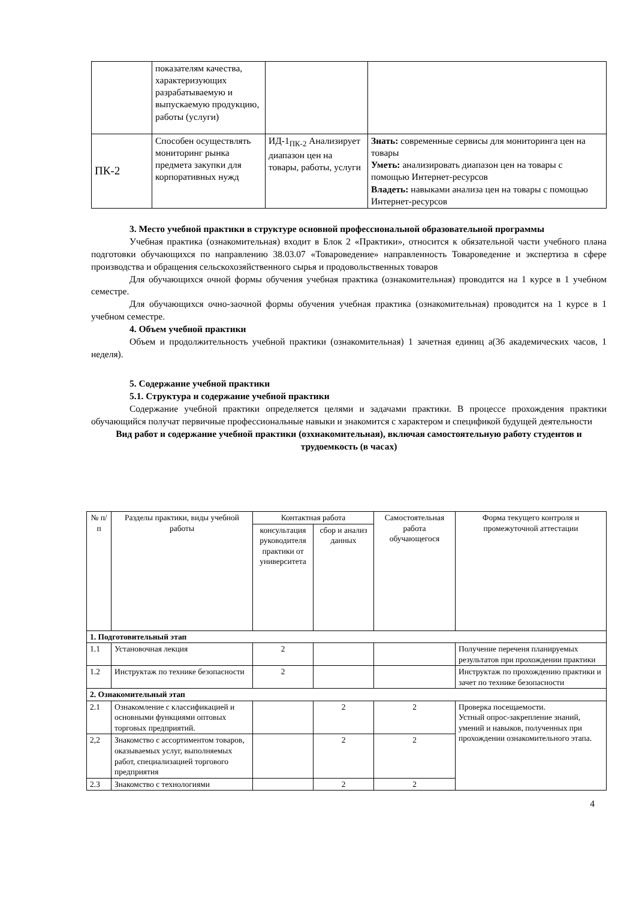| | показателям качества, характеризующих разрабатываемую и выпускаемую продукцию, работы (услуги) | | |
| ПК-2 | Способен осуществлять мониторинг рынка предмета закупки для корпоративных нужд | ИД-1<sub>ПК-2</sub> Анализирует диапазон цен на товары, работы, услуги | Знать: современные сервисы для мониторинга цен на товары Уметь: анализировать диапазон цен на товары с помощью Интернет-ресурсов Владеть: навыками анализа цен на товары с помощью Интернет-ресурсов |
3. Место учебной практики в структуре основной профессиональной образовательной программы
Учебная практика (ознакомительная) входит в Блок 2 «Практики», относится к обязательной части учебного плана подготовки обучающихся по направлению 38.03.07 «Товароведение» направленность Товароведение и экспертиза в сфере производства и обращения сельскохозяйственного сырья и продовольственных товаров
Для обучающихся очной формы обучения учебная практика (ознакомительная) проводится на 1 курсе в 1 учебном семестре.
Для обучающихся очно-заочной формы обучения учебная практика (ознакомительная) проводится на 1 курсе в 1 учебном семестре.
4. Объем учебной практики
Объем и продолжительность учебной практики (ознакомительная) 1 зачетная единиц а(36 академических часов, 1 неделя).
5. Содержание учебной практики
5.1. Структура и содержание учебной практики
Содержание учебной практики определяется целями и задачами практики. В процессе прохождения практики обучающийся получат первичные профессиональные навыки и знакомится с характером и спецификой будущей деятельности
Вид работ и содержание учебной практики (озхнакомительная), включая самостоятельную работу студентов и трудоемкость (в часах)
| № п/п | Разделы практики, виды учебной работы | Контактная работа | | Самостоятельная работа обучающегося | Форма текущего контроля и промежуточной аттестации |
| | | консультация руководителя практики от университета | сбор и анализ данных | | |
| 1. Подготовительный этап | | | | | |
| 1.1 | Установочная лекция | 2 | | | Получение переченя планируемых результатов при прохождении практики |
| 1.2 | Инструктаж по технике безопасности | 2 | | | Инструктаж по прохождению практики и зачет по технике безопасности |
| 2. Ознакомительный этап | | | | | |
| 2.1 | Ознакомление с классификацией и основными функциями оптовых торговых предприятий. | | 2 | 2 | Проверка посещаемости. Устный опрос-закрепление знаний, умений и навыков, полученных при прохождении ознакомительного этапа. |
| 2,2 | Знакомство с ассортиментом товаров, оказываемых услуг, выполняемых работ, специализацией торгового предприятия | | 2 | 2 | |
| 2.3 | Знакомство с технологиями | | 2 | 2 | |
4